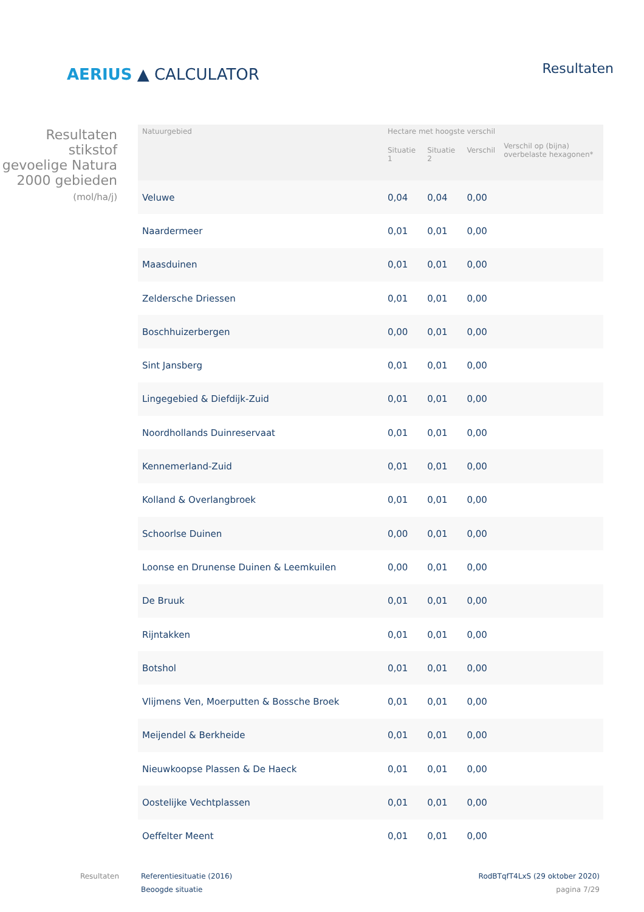AERIUS ▲ CALCULATOR
Resultaten
Resultaten stikstof gevoelige Natura 2000 gebieden
(mol/ha/j)
| Natuurgebied | Hectare met hoogste verschil | | | Verschil op (bijna) overbelaste hexagonen* |
| --- | --- | --- | --- | --- |
| | Situatie 1 | Situatie 2 | Verschil | |
| Veluwe | 0,04 | 0,04 | 0,00 | |
| Naardermeer | 0,01 | 0,01 | 0,00 | |
| Maasduinen | 0,01 | 0,01 | 0,00 | |
| Zeldersche Driessen | 0,01 | 0,01 | 0,00 | |
| Boschhuizerbergen | 0,00 | 0,01 | 0,00 | |
| Sint Jansberg | 0,01 | 0,01 | 0,00 | |
| Lingegebied & Diefdijk-Zuid | 0,01 | 0,01 | 0,00 | |
| Noordhollands Duinreservaat | 0,01 | 0,01 | 0,00 | |
| Kennemerland-Zuid | 0,01 | 0,01 | 0,00 | |
| Kolland & Overlangbroek | 0,01 | 0,01 | 0,00 | |
| Schoorlse Duinen | 0,00 | 0,01 | 0,00 | |
| Loonse en Drunense Duinen & Leemkuilen | 0,00 | 0,01 | 0,00 | |
| De Bruuk | 0,01 | 0,01 | 0,00 | |
| Rijntakken | 0,01 | 0,01 | 0,00 | |
| Botshol | 0,01 | 0,01 | 0,00 | |
| Vlijmens Ven, Moerputten & Bossche Broek | 0,01 | 0,01 | 0,00 | |
| Meijendel & Berkheide | 0,01 | 0,01 | 0,00 | |
| Nieuwkoopse Plassen & De Haeck | 0,01 | 0,01 | 0,00 | |
| Oostelijke Vechtplassen | 0,01 | 0,01 | 0,00 | |
| Oeffelter Meent | 0,01 | 0,01 | 0,00 | |
Resultaten Referentiesituatie (2016)
Beoogde situatie
RodBTqfT4LxS (29 oktober 2020)
pagina 7/29